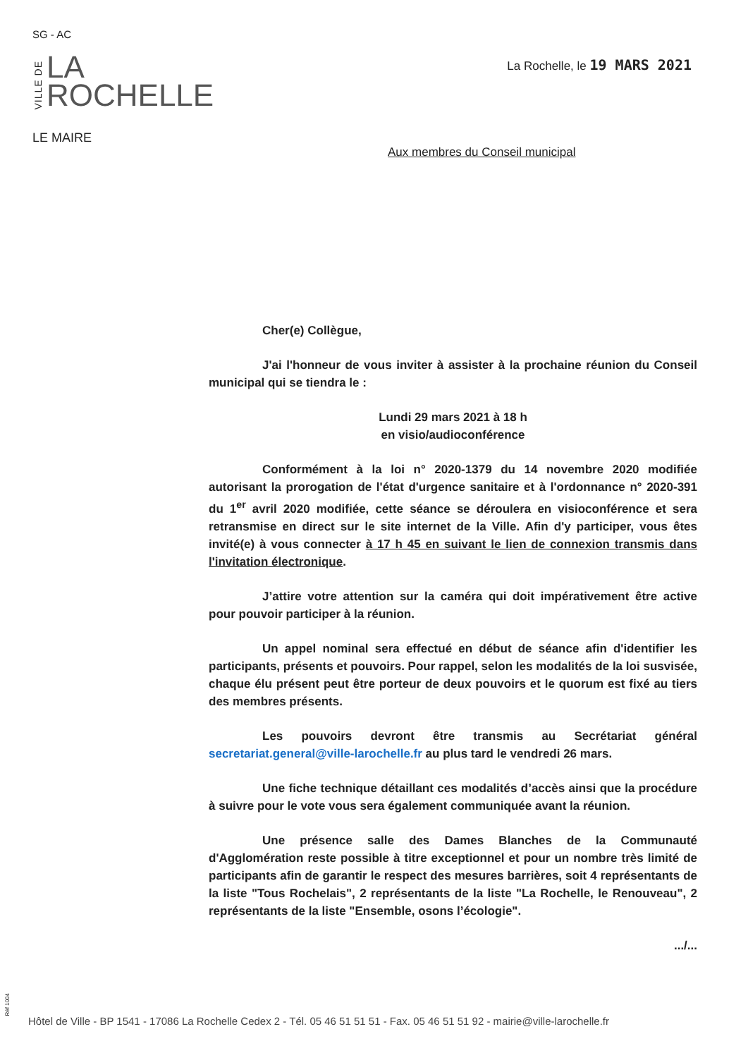SG - AC
VILLE DE
LA
ROCHELLE
LE MAIRE
La Rochelle, le 19 MARS 2021
Aux membres du Conseil municipal
Cher(e) Collègue,
J'ai l'honneur de vous inviter à assister à la prochaine réunion du Conseil municipal qui se tiendra le :
Lundi 29 mars 2021 à 18 h
en visio/audioconférence
Conformément à la loi n° 2020-1379 du 14 novembre 2020 modifiée autorisant la prorogation de l'état d'urgence sanitaire et à l'ordonnance n° 2020-391 du 1<sup>er</sup> avril 2020 modifiée, cette séance se déroulera en visioconférence et sera retransmise en direct sur le site internet de la Ville. Afin d'y participer, vous êtes invité(e) à vous connecter à 17 h 45 en suivant le lien de connexion transmis dans l'invitation électronique.
J’attire votre attention sur la caméra qui doit impérativement être active pour pouvoir participer à la réunion.
Un appel nominal sera effectué en début de séance afin d'identifier les participants, présents et pouvoirs. Pour rappel, selon les modalités de la loi susvisée, chaque élu présent peut être porteur de deux pouvoirs et le quorum est fixé au tiers des membres présents.
Les pouvoirs devront être transmis au Secrétariat général secretariat.general@ville-larochelle.fr au plus tard le vendredi 26 mars.
Une fiche technique détaillant ces modalités d’accès ainsi que la procédure à suivre pour le vote vous sera également communiquée avant la réunion.
Une présence salle des Dames Blanches de la Communauté d'Agglomération reste possible à titre exceptionnel et pour un nombre très limité de participants afin de garantir le respect des mesures barrières, soit 4 représentants de la liste "Tous Rochelais", 2 représentants de la liste "La Rochelle, le Renouveau", 2 représentants de la liste "Ensemble, osons l’écologie".
.../...
Réf 1004
Hôtel de Ville - BP 1541 - 17086 La Rochelle Cedex 2 - Tél. 05 46 51 51 51 - Fax. 05 46 51 51 92 - mairie@ville-larochelle.fr